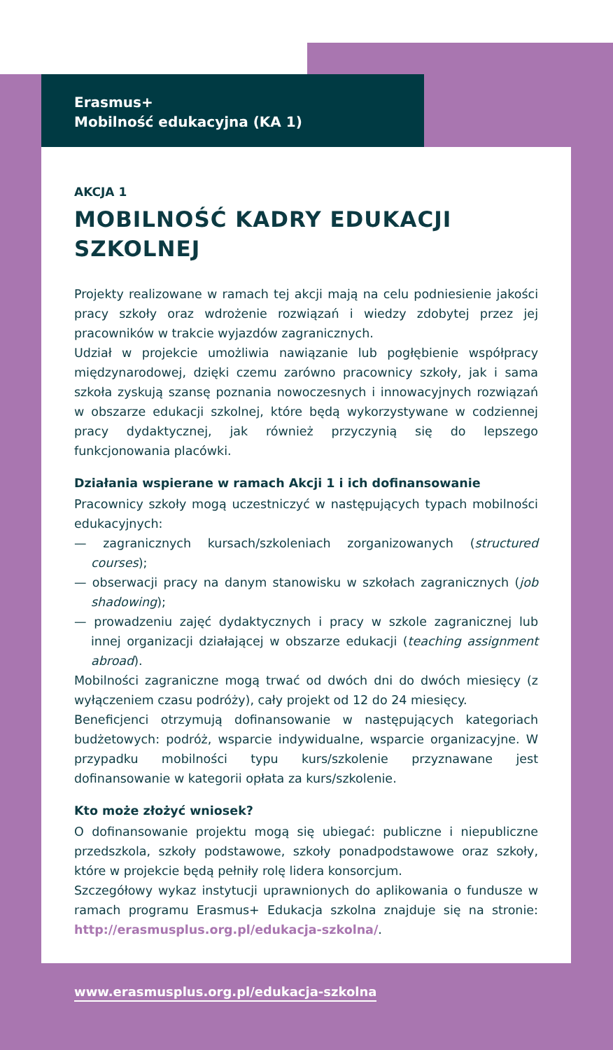Erasmus+
Mobilność edukacyjna (KA 1)
AKCJA 1
MOBILNOŚĆ KADRY EDUKACJI SZKOLNEJ
Projekty realizowane w ramach tej akcji mają na celu podniesienie jakości pracy szkoły oraz wdrożenie rozwiązań i wiedzy zdobytej przez jej pracowników w trakcie wyjazdów zagranicznych.
Udział w projekcie umożliwia nawiązanie lub pogłębienie współpracy międzynarodowej, dzięki czemu zarówno pracownicy szkoły, jak i sama szkoła zyskują szansę poznania nowoczesnych i innowacyjnych rozwiązań w obszarze edukacji szkolnej, które będą wykorzystywane w codziennej pracy dydaktycznej, jak również przyczynią się do lepszego funkcjonowania placówki.
Działania wspierane w ramach Akcji 1 i ich dofinansowanie
Pracownicy szkoły mogą uczestniczyć w następujących typach mobilności edukacyjnych:
— zagranicznych kursach/szkoleniach zorganizowanych (structured courses);
— obserwacji pracy na danym stanowisku w szkołach zagranicznych (job shadowing);
— prowadzeniu zajęć dydaktycznych i pracy w szkole zagranicznej lub innej organizacji działającej w obszarze edukacji (teaching assignment abroad).
Mobilności zagraniczne mogą trwać od dwóch dni do dwóch miesięcy (z wyłączeniem czasu podróży), cały projekt od 12 do 24 miesięcy.
Beneficjenci otrzymują dofinansowanie w następujących kategoriach budżetowych: podróż, wsparcie indywidualne, wsparcie organizacyjne. W przypadku mobilności typu kurs/szkolenie przyznawane jest dofinansowanie w kategorii opłata za kurs/szkolenie.
Kto może złożyć wniosek?
O dofinansowanie projektu mogą się ubiegać: publiczne i niepubliczne przedszkola, szkoły podstawowe, szkoły ponadpodstawowe oraz szkoły, które w projekcie będą pełniły rolę lidera konsorcjum.
Szczegółowy wykaz instytucji uprawnionych do aplikowania o fundusze w ramach programu Erasmus+ Edukacja szkolna znajduje się na stronie: http://erasmusplus.org.pl/edukacja-szkolna/.
www.erasmusplus.org.pl/edukacja-szkolna